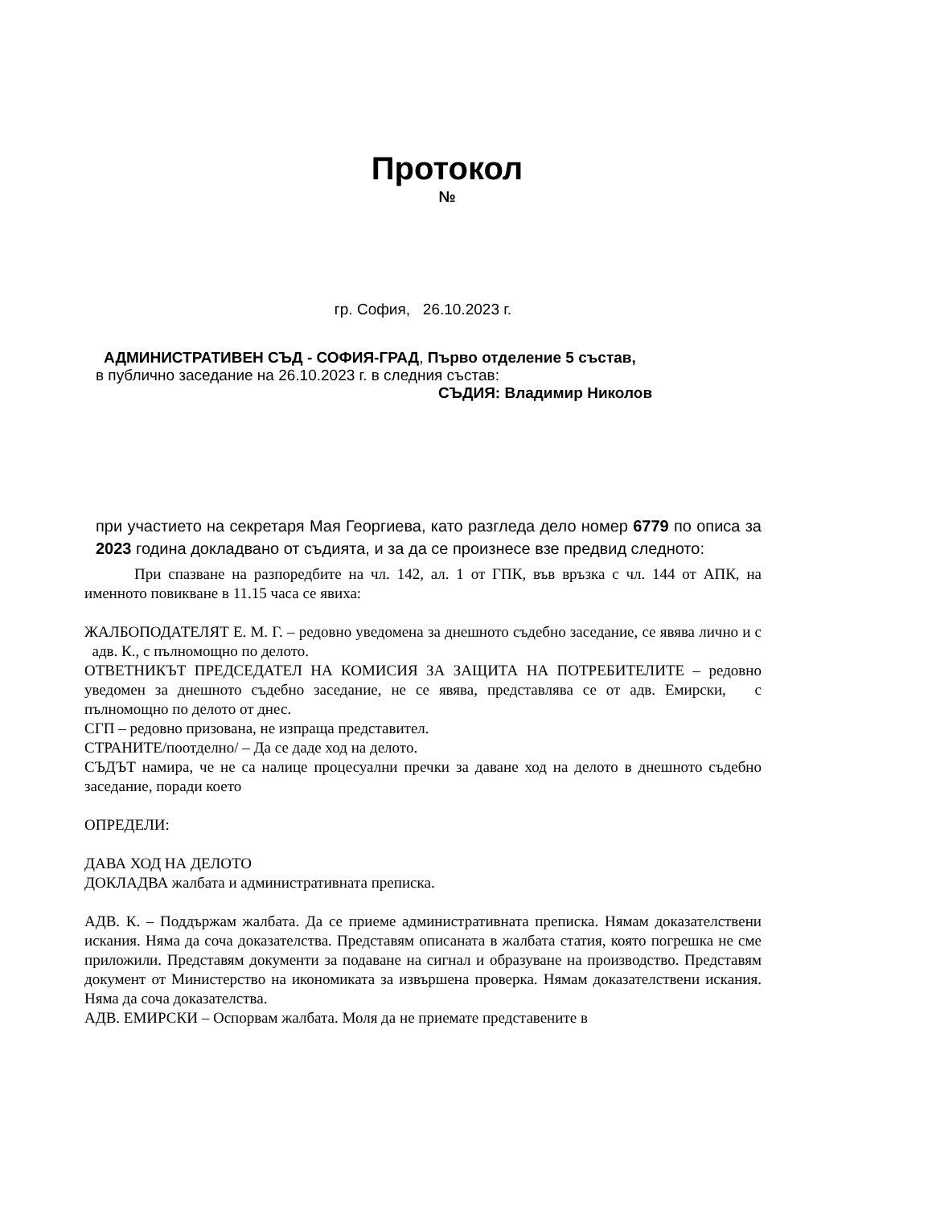Протокол
№
гр. София, 26.10.2023 г.
АДМИНИСТРАТИВЕН СЪД - СОФИЯ-ГРАД, Първо отделение 5 състав,
в публично заседание на 26.10.2023 г. в следния състав:
СЪДИЯ: Владимир Николов
при участието на секретаря Мая Георгиева, като разгледа дело номер 6779 по описа за 2023 година докладвано от съдията, и за да се произнесе взе предвид следното:
При спазване на разпоредбите на чл. 142, ал. 1 от ГПК, във връзка с чл. 144 от АПК, на именното повикване в 11.15 часа се явиха:
ЖАЛБОПОДАТЕЛЯТ Е. М. Г. – редовно уведомена за днешното съдебно заседание, се явява лично и с адв. К., с пълномощно по делото.
ОТВЕТНИКЪТ ПРЕДСЕДАТЕЛ НА КОМИСИЯ ЗА ЗАЩИТА НА ПОТРЕБИТЕЛИТЕ – редовно уведомен за днешното съдебно заседание, не се явява, представлява се от адв. Емирски, с пълномощно по делото от днес.
СГП – редовно призована, не изпраща представител.
СТРАНИТЕ/поотделно/ – Да се даде ход на делото.
СЪДЪТ намира, че не са налице процесуални пречки за даване ход на делото в днешното съдебно заседание, поради което
ОПРЕДЕЛИ:
ДАВА ХОД НА ДЕЛОТО
ДОКЛАДВА жалбата и административната преписка.
АДВ. К. – Поддържам жалбата. Да се приеме административната преписка. Нямам доказателствени искания. Няма да сочa доказателства. Представям описаната в жалбата статия, която погрешка не сме приложили. Представям документи за подаване на сигнал и образуване на производство. Представям документ от Министерство на икономиката за извършена проверка. Нямам доказателствени искания. Няма да сочa доказателства.
АДВ. ЕМИРСКИ – Оспорвам жалбата. Моля да не приемате представените в